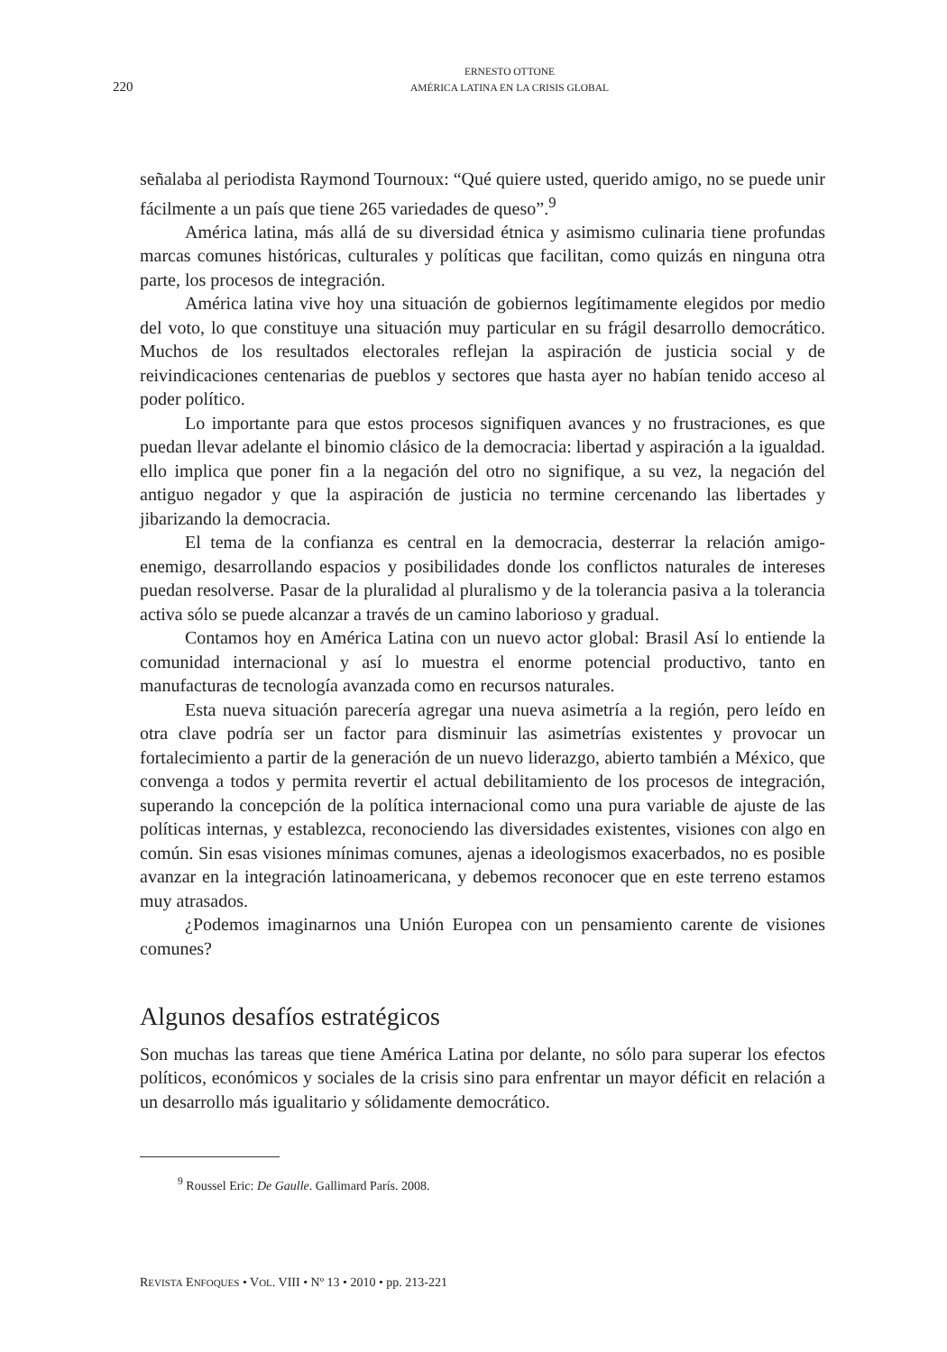220
ERNESTO OTTONE
AMÉRICA LATINA EN LA CRISIS GLOBAL
señalaba al periodista Raymond Tournoux: “Qué quiere usted, querido amigo, no se puede unir fácilmente a un país que tiene 265 variedades de queso”.<sup>9</sup>
América latina, más allá de su diversidad étnica y asimismo culinaria tiene profundas marcas comunes históricas, culturales y políticas que facilitan, como quizás en ninguna otra parte, los procesos de integración.
América latina vive hoy una situación de gobiernos legítimamente elegidos por medio del voto, lo que constituye una situación muy particular en su frágil desarrollo democrático. Muchos de los resultados electorales reflejan la aspiración de justicia social y de reivindicaciones centenarias de pueblos y sectores que hasta ayer no habían tenido acceso al poder político.
Lo importante para que estos procesos signifiquen avances y no frustraciones, es que puedan llevar adelante el binomio clásico de la democracia: libertad y aspiración a la igualdad. ello implica que poner fin a la negación del otro no signifique, a su vez, la negación del antiguo negador y que la aspiración de justicia no termine cercenando las libertades y jibarizando la democracia.
El tema de la confianza es central en la democracia, desterrar la relación amigo-enemigo, desarrollando espacios y posibilidades donde los conflictos naturales de intereses puedan resolverse. Pasar de la pluralidad al pluralismo y de la tolerancia pasiva a la tolerancia activa sólo se puede alcanzar a través de un camino laborioso y gradual.
Contamos hoy en América Latina con un nuevo actor global: Brasil Así lo entiende la comunidad internacional y así lo muestra el enorme potencial productivo, tanto en manufacturas de tecnología avanzada como en recursos naturales.
Esta nueva situación parecería agregar una nueva asimetría a la región, pero leído en otra clave podría ser un factor para disminuir las asimetrías existentes y provocar un fortalecimiento a partir de la generación de un nuevo liderazgo, abierto también a México, que convenga a todos y permita revertir el actual debilitamiento de los procesos de integración, superando la concepción de la política internacional como una pura variable de ajuste de las políticas internas, y establezca, reconociendo las diversidades existentes, visiones con algo en común. Sin esas visiones mínimas comunes, ajenas a ideologismos exacerbados, no es posible avanzar en la integración latinoamericana, y debemos reconocer que en este terreno estamos muy atrasados.
¿Podemos imaginarnos una Unión Europea con un pensamiento carente de visiones comunes?
Algunos desafíos estratégicos
Son muchas las tareas que tiene América Latina por delante, no sólo para superar los efectos políticos, económicos y sociales de la crisis sino para enfrentar un mayor déficit en relación a un desarrollo más igualitario y sólidamente democrático.
<sup>9</sup> Roussel Eric: De Gaulle. Gallimard París. 2008.
REVISTA ENFOQUES • VOL. VIII • Nº 13 • 2010 • pp. 213-221